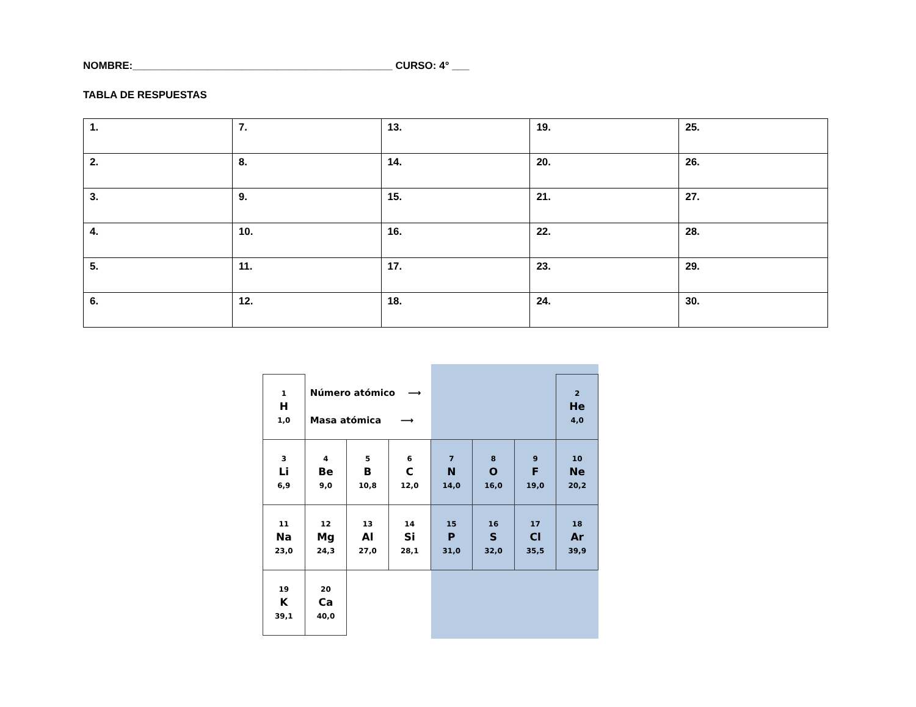NOMBRE:_____________________________________________ CURSO: 4° ___
TABLA DE RESPUESTAS
| 1. | 7. | 13. | 19. | 25. |
| 2. | 8. | 14. | 20. | 26. |
| 3. | 9. | 15. | 21. | 27. |
| 4. | 10. | 16. | 22. | 28. |
| 5. | 11. | 17. | 23. | 29. |
| 6. | 12. | 18. | 24. | 30. |
| 1 H 1,0 | Número atómico ⟶ Masa atómica ⟶ | | | | | | 2 He 4,0 |
| 3 Li 6,9 | 4 Be 9,0 | 5 B 10,8 | 6 C 12,0 | 7 N 14,0 | 8 O 16,0 | 9 F 19,0 | 10 Ne 20,2 |
| 11 Na 23,0 | 12 Mg 24,3 | 13 Al 27,0 | 14 Si 28,1 | 15 P 31,0 | 16 S 32,0 | 17 Cl 35,5 | 18 Ar 39,9 |
| 19 K 39,1 | 20 Ca 40,0 | | | | | | |